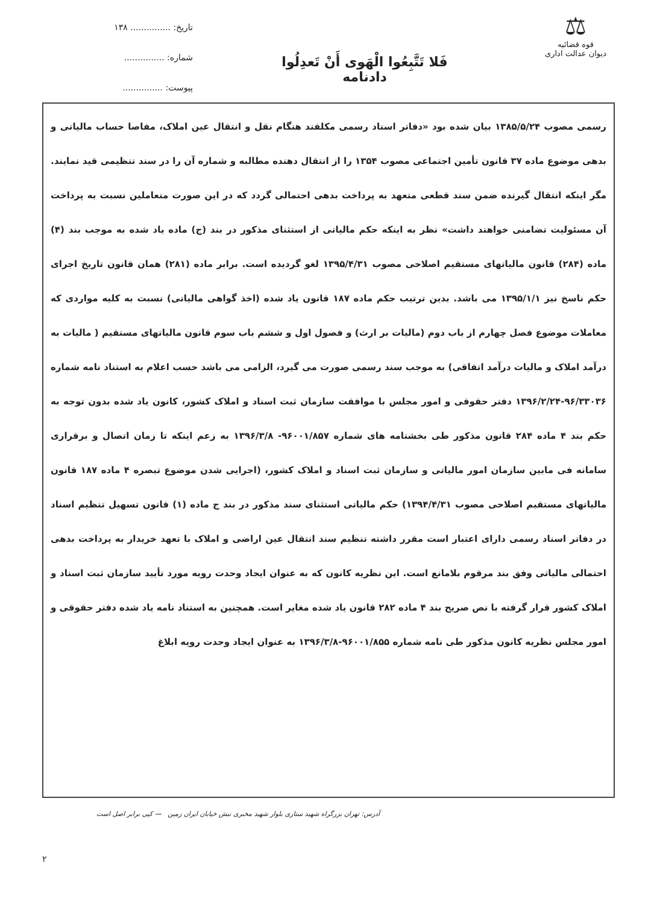تاریخ: ............... ۱۳۸
شماره: ...............
پیوست: ...............
فَلا تَتَّبِعُوا الْهَوی أَنْ تَعدِلُوا
دادنامه
⚖
قوه قضائیه
دیوان عدالت اداری
رسمی مصوب ۱۳۸۵/۵/۲۴ بیان شده بود «دفاتر اسناد رسمی مکلفند هنگام نقل و انتقال عین املاک، مفاصا حساب مالیاتی و بدهی موضوع ماده ۳۷ قانون تأمین اجتماعی مصوب ۱۳۵۴ را از انتقال دهنده مطالبه و شماره آن را در سند تنظیمی قید نمایند. مگر اینکه انتقال گیرنده ضمن سند قطعی متعهد به پرداخت بدهی احتمالی گردد که در این صورت متعاملین نسبت به پرداخت آن مسئولیت تضامنی خواهند داشت» نظر به اینکه حکم مالیاتی از استثنای مذکور در بند (ج) ماده یاد شده به موجب بند (۴) ماده (۲۸۴) قانون مالیاتهای مستقیم اصلاحی مصوب ۱۳۹۵/۴/۳۱ لغو گردیده است. برابر ماده (۲۸۱) همان قانون تاریخ اجرای حکم ناسخ نیز ۱۳۹۵/۱/۱ می باشد. بدین ترتیب حکم ماده ۱۸۷ قانون یاد شده (اخذ گواهی مالیاتی) نسبت به کلیه مواردی که معاملات موضوع فصل چهارم از باب دوم (مالیات بر ارث) و فصول اول و ششم باب سوم قانون مالیاتهای مستقیم ( مالیات به درآمد املاک و مالیات درآمد اتفاقی) به موجب سند رسمی صورت می گیرد، الزامی می باشد حسب اعلام به استناد نامه شماره ۹۶/۳۳۰۳۶-۱۳۹۶/۲/۲۴ دفتر حقوقی و امور مجلس با موافقت سازمان ثبت اسناد و املاک کشور، کانون یاد شده بدون توجه به حکم بند ۴ ماده ۲۸۴ قانون مذکور طی بخشنامه های شماره ۹۶۰۰۱/۸۵۷- ۱۳۹۶/۳/۸ به زعم اینکه تا زمان اتصال و برقراری سامانه فی مابین سازمان امور مالیاتی و سازمان ثبت اسناد و املاک کشور، (اجرایی شدن موضوع تبصره ۴ ماده ۱۸۷ قانون مالیاتهای مستقیم اصلاحی مصوب ۱۳۹۴/۴/۳۱) حکم مالیاتی استثنای سند مذکور در بند ج ماده (۱) قانون تسهیل تنظیم اسناد در دفاتر اسناد رسمی دارای اعتبار است مقرر داشته تنظیم سند انتقال عین اراضی و املاک با تعهد خریدار به پرداخت بدهی احتمالی مالیاتی وفق بند مرقوم بلامانع است. این نظریه کانون که به عنوان ایجاد وحدت رویه مورد تأیید سازمان ثبت اسناد و املاک کشور قرار گرفته با نص صریح بند ۴ ماده ۲۸۲ قانون یاد شده مغایر است. همچنین به استناد نامه یاد شده دفتر حقوقی و امور مجلس نظریه کانون مذکور طی نامه شماره ۹۶۰۰۱/۸۵۵-۱۳۹۶/۳/۸ به عنوان ایجاد وحدت رویه ابلاغ
آدرس: تهران بزرگراه شهید ستاری بلوار شهید مخبری نبش خیابان ایران زمین — کپی برابر اصل است
۲